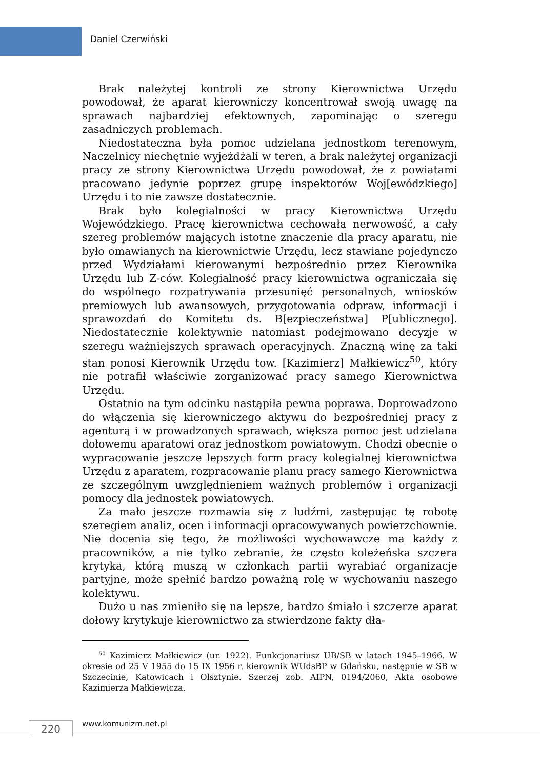Daniel Czerwiński
Brak należytej kontroli ze strony Kierownictwa Urzędu powodował, że aparat kierowniczy koncentrował swoją uwagę na sprawach najbardziej efektownych, zapominając o szeregu zasadniczych problemach.
Niedostateczna była pomoc udzielana jednostkom terenowym, Naczelnicy niechętnie wyjeżdżali w teren, a brak należytej organizacji pracy ze strony Kierownictwa Urzędu powodował, że z powiatami pracowano jedynie poprzez grupę inspektorów Woj[ewódzkiego] Urzędu i to nie zawsze dostatecznie.
Brak było kolegialności w pracy Kierownictwa Urzędu Wojewódzkiego. Pracę kierownictwa cechowała nerwowość, a cały szereg problemów mających istotne znaczenie dla pracy aparatu, nie było omawianych na kierownictwie Urzędu, lecz stawiane pojedynczo przed Wydziałami kierowanymi bezpośrednio przez Kierownika Urzędu lub Z-ców. Kolegialność pracy kierownictwa ograniczała się do wspólnego rozpatrywania przesunięć personalnych, wniosków premiowych lub awansowych, przygotowania odpraw, informacji i sprawozdań do Komitetu ds. B[ezpieczeństwa] P[ublicznego]. Niedostatecznie kolektywnie natomiast podejmowano decyzje w szeregu ważniejszych sprawach operacyjnych. Znaczną winę za taki stan ponosi Kierownik Urzędu tow. [Kazimierz] Małkiewicz<sup>50</sup>, który nie potrafił właściwie zorganizować pracy samego Kierownictwa Urzędu.
Ostatnio na tym odcinku nastąpiła pewna poprawa. Doprowadzono do włączenia się kierowniczego aktywu do bezpośredniej pracy z agenturą i w prowadzonych sprawach, większa pomoc jest udzielana dołowemu aparatowi oraz jednostkom powiatowym. Chodzi obecnie o wypracowanie jeszcze lepszych form pracy kolegialnej kierownictwa Urzędu z aparatem, rozpracowanie planu pracy samego Kierownictwa ze szczególnym uwzględnieniem ważnych problemów i organizacji pomocy dla jednostek powiatowych.
Za mało jeszcze rozmawia się z ludźmi, zastępując tę robotę szeregiem analiz, ocen i informacji opracowywanych powierzchownie. Nie docenia się tego, że możliwości wychowawcze ma każdy z pracowników, a nie tylko zebranie, że często koleżeńska szczera krytyka, którą muszą w członkach partii wyrabiać organizacje partyjne, może spełnić bardzo poważną rolę w wychowaniu naszego kolektywu.
Dużo u nas zmieniło się na lepsze, bardzo śmiało i szczerze aparat dołowy krytykuje kierownictwo za stwierdzone fakty dła-
<sup>50</sup> Kazimierz Małkiewicz (ur. 1922). Funkcjonariusz UB/SB w latach 1945–1966. W okresie od 25 V 1955 do 15 IX 1956 r. kierownik WUdsBP w Gdańsku, następnie w SB w Szczecinie, Katowicach i Olsztynie. Szerzej zob. AIPN, 0194/2060, Akta osobowe Kazimierza Małkiewicza.
220 www.komunizm.net.pl